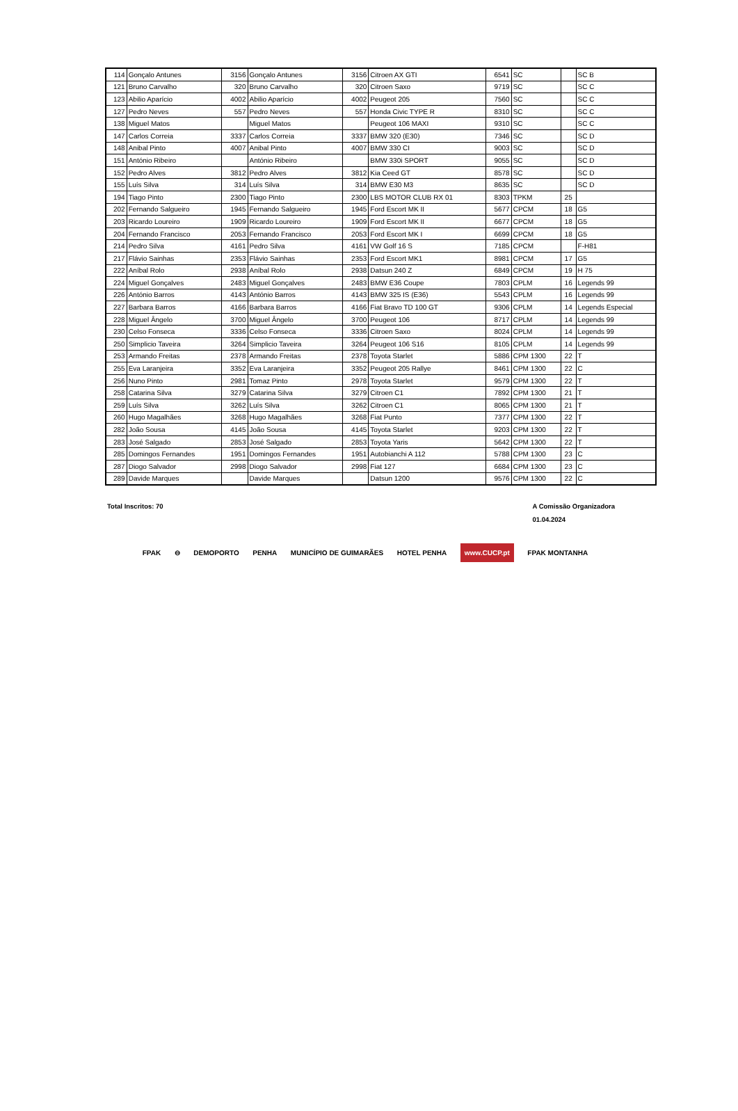| 114 | Gonçalo Antunes | 3156 | Gonçalo Antunes | 3156 | Citroen AX GTI | 6541 | SC | | SC B |
| 121 | Bruno Carvalho | 320 | Bruno Carvalho | 320 | Citroen Saxo | 9719 | SC | | SC C |
| 123 | Abilio Aparício | 4002 | Abilio Aparício | 4002 | Peugeot 205 | 7560 | SC | | SC C |
| 127 | Pedro Neves | 557 | Pedro Neves | 557 | Honda Civic TYPE R | 8310 | SC | | SC C |
| 138 | Miguel Matos | | Miguel Matos | | Peugeot 106 MAXI | 9310 | SC | | SC C |
| 147 | Carlos Correia | 3337 | Carlos Correia | 3337 | BMW 320 (E30) | 7346 | SC | | SC D |
| 148 | Anibal Pinto | 4007 | Anibal Pinto | 4007 | BMW 330 CI | 9003 | SC | | SC D |
| 151 | António Ribeiro | | António Ribeiro | | BMW 330i SPORT | 9055 | SC | | SC D |
| 152 | Pedro Alves | 3812 | Pedro Alves | 3812 | Kia Ceed GT | 8578 | SC | | SC D |
| 155 | Luís Silva | 314 | Luís Silva | 314 | BMW E30 M3 | 8635 | SC | | SC D |
| 194 | Tiago Pinto | 2300 | Tiago Pinto | 2300 | LBS MOTOR CLUB RX 01 | 8303 | TPKM | 25 | |
| 202 | Fernando Salgueiro | 1945 | Fernando Salgueiro | 1945 | Ford Escort MK II | 5677 | CPCM | 18 | G5 |
| 203 | Ricardo Loureiro | 1909 | Ricardo Loureiro | 1909 | Ford Escort MK II | 6677 | CPCM | 18 | G5 |
| 204 | Fernando Francisco | 2053 | Fernando Francisco | 2053 | Ford Escort MK I | 6699 | CPCM | 18 | G5 |
| 214 | Pedro Silva | 4161 | Pedro Silva | 4161 | VW Golf 16 S | 7185 | CPCM | | F-H81 |
| 217 | Flávio Sainhas | 2353 | Flávio Sainhas | 2353 | Ford Escort MK1 | 8981 | CPCM | 17 | G5 |
| 222 | Aníbal Rolo | 2938 | Aníbal Rolo | 2938 | Datsun 240 Z | 6849 | CPCM | 19 | H 75 |
| 224 | Miguel Gonçalves | 2483 | Miguel Gonçalves | 2483 | BMW E36 Coupe | 7803 | CPLM | 16 | Legends 99 |
| 226 | António Barros | 4143 | António Barros | 4143 | BMW 325 IS (E36) | 5543 | CPLM | 16 | Legends 99 |
| 227 | Barbara Barros | 4166 | Barbara Barros | 4166 | Fiat Bravo TD 100 GT | 9306 | CPLM | 14 | Legends Especial |
| 228 | Miguel Ângelo | 3700 | Miguel Ângelo | 3700 | Peugeot 106 | 8717 | CPLM | 14 | Legends 99 |
| 230 | Celso Fonseca | 3336 | Celso Fonseca | 3336 | Citroen Saxo | 8024 | CPLM | 14 | Legends 99 |
| 250 | Simplicio Taveira | 3264 | Simplicio Taveira | 3264 | Peugeot 106 S16 | 8105 | CPLM | 14 | Legends 99 |
| 253 | Armando Freitas | 2378 | Armando Freitas | 2378 | Toyota Starlet | 5886 | CPM 1300 | 22 | T |
| 255 | Eva Laranjeira | 3352 | Eva Laranjeira | 3352 | Peugeot 205 Rallye | 8461 | CPM 1300 | 22 | C |
| 256 | Nuno Pinto | 2981 | Tomaz Pinto | 2978 | Toyota Starlet | 9579 | CPM 1300 | 22 | T |
| 258 | Catarina Silva | 3279 | Catarina Silva | 3279 | Citroen C1 | 7892 | CPM 1300 | 21 | T |
| 259 | Luís Silva | 3262 | Luís Silva | 3262 | Citroen C1 | 8065 | CPM 1300 | 21 | T |
| 260 | Hugo Magalhães | 3268 | Hugo Magalhães | 3268 | Fiat Punto | 7377 | CPM 1300 | 22 | T |
| 282 | João Sousa | 4145 | João Sousa | 4145 | Toyota Starlet | 9203 | CPM 1300 | 22 | T |
| 283 | José Salgado | 2853 | José Salgado | 2853 | Toyota Yaris | 5642 | CPM 1300 | 22 | T |
| 285 | Domingos Fernandes | 1951 | Domingos Fernandes | 1951 | Autobianchi A 112 | 5788 | CPM 1300 | 23 | C |
| 287 | Diogo Salvador | 2998 | Diogo Salvador | 2998 | Fiat 127 | 6684 | CPM 1300 | 23 | C |
| 289 | Davide Marques | | Davide Marques | | Datsun 1200 | 9576 | CPM 1300 | 22 | C |
Total Inscritos: 70 A Comissão Organizadora
01.04.2024
FPAK ⊖ DEMOPORTO PENHA MUNICÍPIO DE GUIMARÃES HOTEL PENHA www.CUCP.pt FPAK MONTANHA